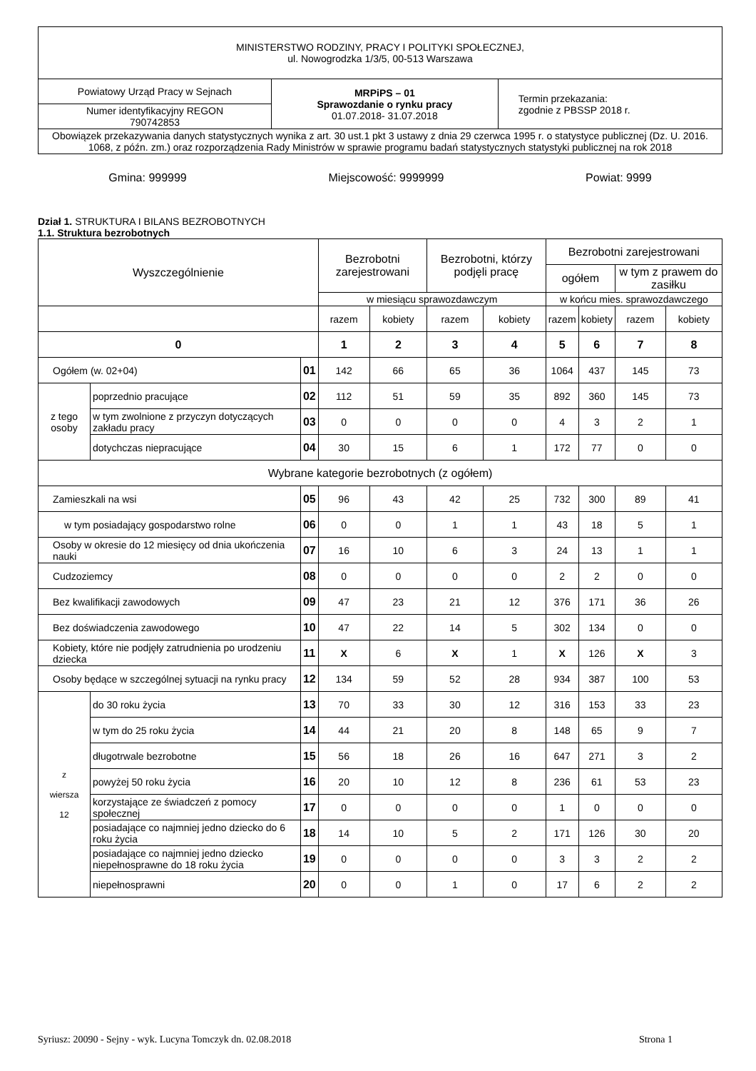| MINISTERSTWO RODZINY, PRACY I POLITYKI SPOŁECZNEJ, ul. Nowogrodzka 1/3/5, 00-513 Warszawa | | |
| Powiatowy Urząd Pracy w Sejnach | MRPiPS – 01 Sprawozdanie o rynku pracy 01.07.2018- 31.07.2018 | Termin przekazania: zgodnie z PBSSP 2018 r. |
| Numer identyfikacyjny REGON 790742853 | | |
| Obowiązek przekazywania danych statystycznych wynika z art. 30 ust.1 pkt 3 ustawy z dnia 29 czerwca 1995 r. o statystyce publicznej (Dz. U. 2016. 1068, z późn. zm.) oraz rozporządzenia Rady Ministrów w sprawie programu badań statystycznych statystyki publicznej na rok 2018 | | |
Gmina: 999999 Miejscowość: 9999999 Powiat: 9999
Dział 1. STRUKTURA I BILANS BEZROBOTNYCH
1.1. Struktura bezrobotnych
| Wyszczególnienie | | | Bezrobotni zarejestrowani | | Bezrobotni, którzy podjęli pracę | | Bezrobotni zarejestrowani | | | |
| | | | | | | | ogółem | | w tym z prawem do zasiłku | |
| | | | w miesiącu sprawozdawczym | | | | w końcu mies. sprawozdawczego | | | |
| | | | razem | kobiety | razem | kobiety | razem | kobiety | razem | kobiety |
| 0 | | | 1 | 2 | 3 | 4 | 5 | 6 | 7 | 8 |
| Ogółem (w. 02+04) | | 01 | 142 | 66 | 65 | 36 | 1064 | 437 | 145 | 73 |
| z tego osoby | poprzednio pracujące | 02 | 112 | 51 | 59 | 35 | 892 | 360 | 145 | 73 |
| | w tym zwolnione z przyczyn dotyczących zakładu pracy | 03 | 0 | 0 | 0 | 0 | 4 | 3 | 2 | 1 |
| | dotychczas niepracujące | 04 | 30 | 15 | 6 | 1 | 172 | 77 | 0 | 0 |
| Wybrane kategorie bezrobotnych (z ogółem) | | | | | | | | | | |
| Zamieszkali na wsi | | 05 | 96 | 43 | 42 | 25 | 732 | 300 | 89 | 41 |
| w tym posiadający gospodarstwo rolne | | 06 | 0 | 0 | 1 | 1 | 43 | 18 | 5 | 1 |
| Osoby w okresie do 12 miesięcy od dnia ukończenia nauki | | 07 | 16 | 10 | 6 | 3 | 24 | 13 | 1 | 1 |
| Cudzoziemcy | | 08 | 0 | 0 | 0 | 0 | 2 | 2 | 0 | 0 |
| Bez kwalifikacji zawodowych | | 09 | 47 | 23 | 21 | 12 | 376 | 171 | 36 | 26 |
| Bez doświadczenia zawodowego | | 10 | 47 | 22 | 14 | 5 | 302 | 134 | 0 | 0 |
| Kobiety, które nie podjęły zatrudnienia po urodzeniu dziecka | | 11 | X | 6 | X | 1 | X | 126 | X | 3 |
| Osoby będące w szczególnej sytuacji na rynku pracy | | 12 | 134 | 59 | 52 | 28 | 934 | 387 | 100 | 53 |
| z wiersza 12 | do 30 roku życia | 13 | 70 | 33 | 30 | 12 | 316 | 153 | 33 | 23 |
| | w tym do 25 roku życia | 14 | 44 | 21 | 20 | 8 | 148 | 65 | 9 | 7 |
| | długotrwale bezrobotne | 15 | 56 | 18 | 26 | 16 | 647 | 271 | 3 | 2 |
| | powyżej 50 roku życia | 16 | 20 | 10 | 12 | 8 | 236 | 61 | 53 | 23 |
| | korzystające ze świadczeń z pomocy społecznej | 17 | 0 | 0 | 0 | 0 | 1 | 0 | 0 | 0 |
| | posiadające co najmniej jedno dziecko do 6 roku życia | 18 | 14 | 10 | 5 | 2 | 171 | 126 | 30 | 20 |
| | posiadające co najmniej jedno dziecko niepełnosprawne do 18 roku życia | 19 | 0 | 0 | 0 | 0 | 3 | 3 | 2 | 2 |
| | niepełnosprawni | 20 | 0 | 0 | 1 | 0 | 17 | 6 | 2 | 2 |
Syriusz: 20090 - Sejny - wyk. Lucyna Tomczyk dn. 02.08.2018 Strona 1